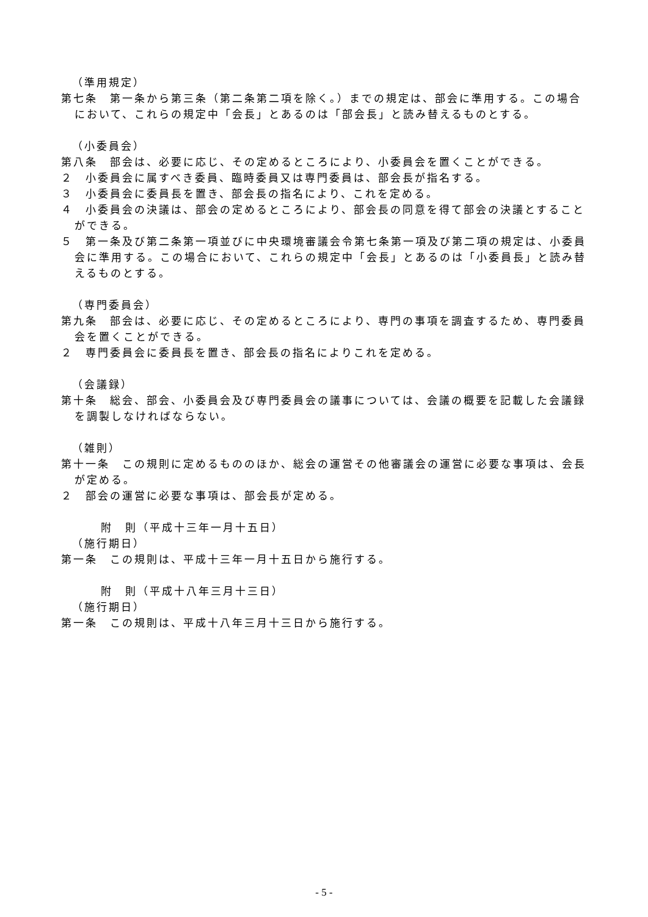（準用規定）
第七条　第一条から第三条（第二条第二項を除く。）までの規定は、部会に準用する。この場合において、これらの規定中「会長」とあるのは「部会長」と読み替えるものとする。
（小委員会）
第八条　部会は、必要に応じ、その定めるところにより、小委員会を置くことができる。
２　小委員会に属すべき委員、臨時委員又は専門委員は、部会長が指名する。
３　小委員会に委員長を置き、部会長の指名により、これを定める。
４　小委員会の決議は、部会の定めるところにより、部会長の同意を得て部会の決議とすることができる。
５　第一条及び第二条第一項並びに中央環境審議会令第七条第一項及び第二項の規定は、小委員会に準用する。この場合において、これらの規定中「会長」とあるのは「小委員長」と読み替えるものとする。
（専門委員会）
第九条　部会は、必要に応じ、その定めるところにより、専門の事項を調査するため、専門委員会を置くことができる。
２　専門委員会に委員長を置き、部会長の指名によりこれを定める。
（会議録）
第十条　総会、部会、小委員会及び専門委員会の議事については、会議の概要を記載した会議録を調製しなければならない。
（雑則）
第十一条　この規則に定めるもののほか、総会の運営その他審議会の運営に必要な事項は、会長が定める。
２　部会の運営に必要な事項は、部会長が定める。
附　則（平成十三年一月十五日）
（施行期日）
第一条　この規則は、平成十三年一月十五日から施行する。
附　則（平成十八年三月十三日）
（施行期日）
第一条　この規則は、平成十八年三月十三日から施行する。
- 5 -